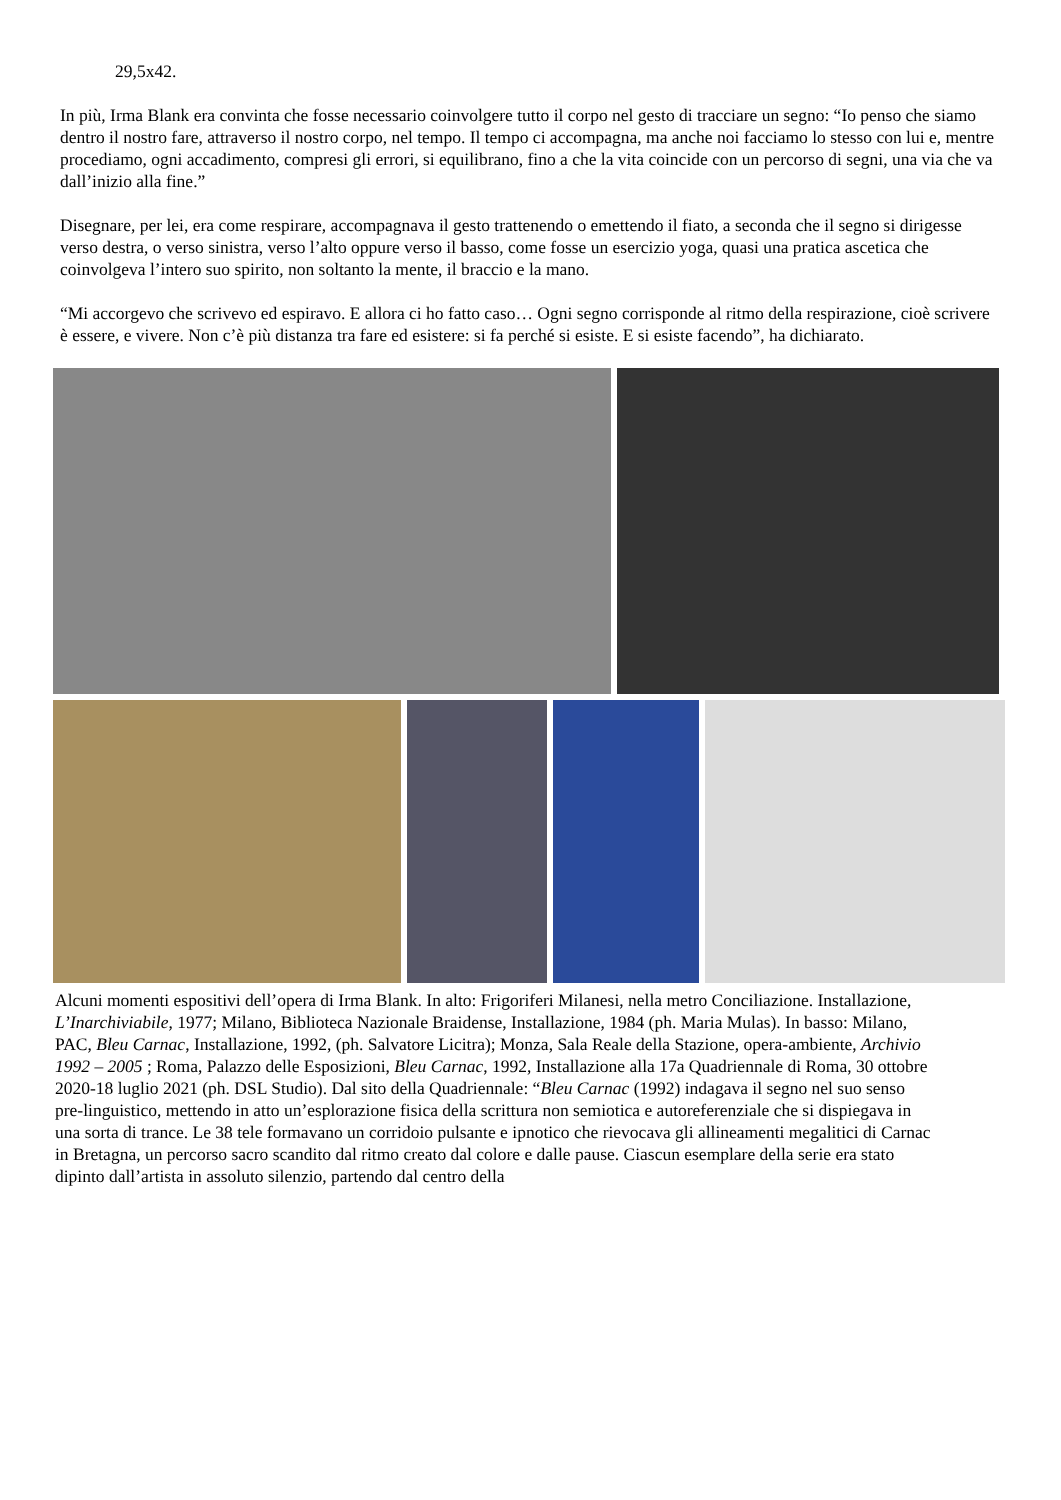29,5x42.
In più, Irma Blank era convinta che fosse necessario coinvolgere tutto il corpo nel gesto di tracciare un segno: “Io penso che siamo dentro il nostro fare, attraverso il nostro corpo, nel tempo. Il tempo ci accompagna, ma anche noi facciamo lo stesso con lui e, mentre procediamo, ogni accadimento, compresi gli errori, si equilibrano, fino a che la vita coincide con un percorso di segni, una via che va dall’inizio alla fine.”
Disegnare, per lei, era come respirare, accompagnava il gesto trattenendo o emettendo il fiato, a seconda che il segno si dirigesse verso destra, o verso sinistra, verso l’alto oppure verso il basso, come fosse un esercizio yoga, quasi una pratica ascetica che coinvolgeva l’intero suo spirito, non soltanto la mente, il braccio e la mano.
“Mi accorgevo che scrivevo ed espiravo. E allora ci ho fatto caso… Ogni segno corrisponde al ritmo della respirazione, cioè scrivere è essere, e vivere. Non c’è più distanza tra fare ed esistere: si fa perché si esiste. E si esiste facendo”, ha dichiarato.
Alcuni momenti espositivi dell’opera di Irma Blank. In alto: Frigoriferi Milanesi, nella metro Conciliazione. Installazione, L’Inarchiviabile, 1977; Milano, Biblioteca Nazionale Braidense, Installazione, 1984 (ph. Maria Mulas). In basso: Milano, PAC, Bleu Carnac, Installazione, 1992, (ph. Salvatore Licitra); Monza, Sala Reale della Stazione, opera-ambiente, Archivio 1992 – 2005 ; Roma, Palazzo delle Esposizioni, Bleu Carnac, 1992, Installazione alla 17a Quadriennale di Roma, 30 ottobre 2020-18 luglio 2021 (ph. DSL Studio). Dal sito della Quadriennale: “Bleu Carnac (1992) indagava il segno nel suo senso pre-linguistico, mettendo in atto un’esplorazione fisica della scrittura non semiotica e autoreferenziale che si dispiegava in una sorta di trance. Le 38 tele formavano un corridoio pulsante e ipnotico che rievocava gli allineamenti megalitici di Carnac in Bretagna, un percorso sacro scandito dal ritmo creato dal colore e dalle pause. Ciascun esemplare della serie era stato dipinto dall’artista in assoluto silenzio, partendo dal centro della